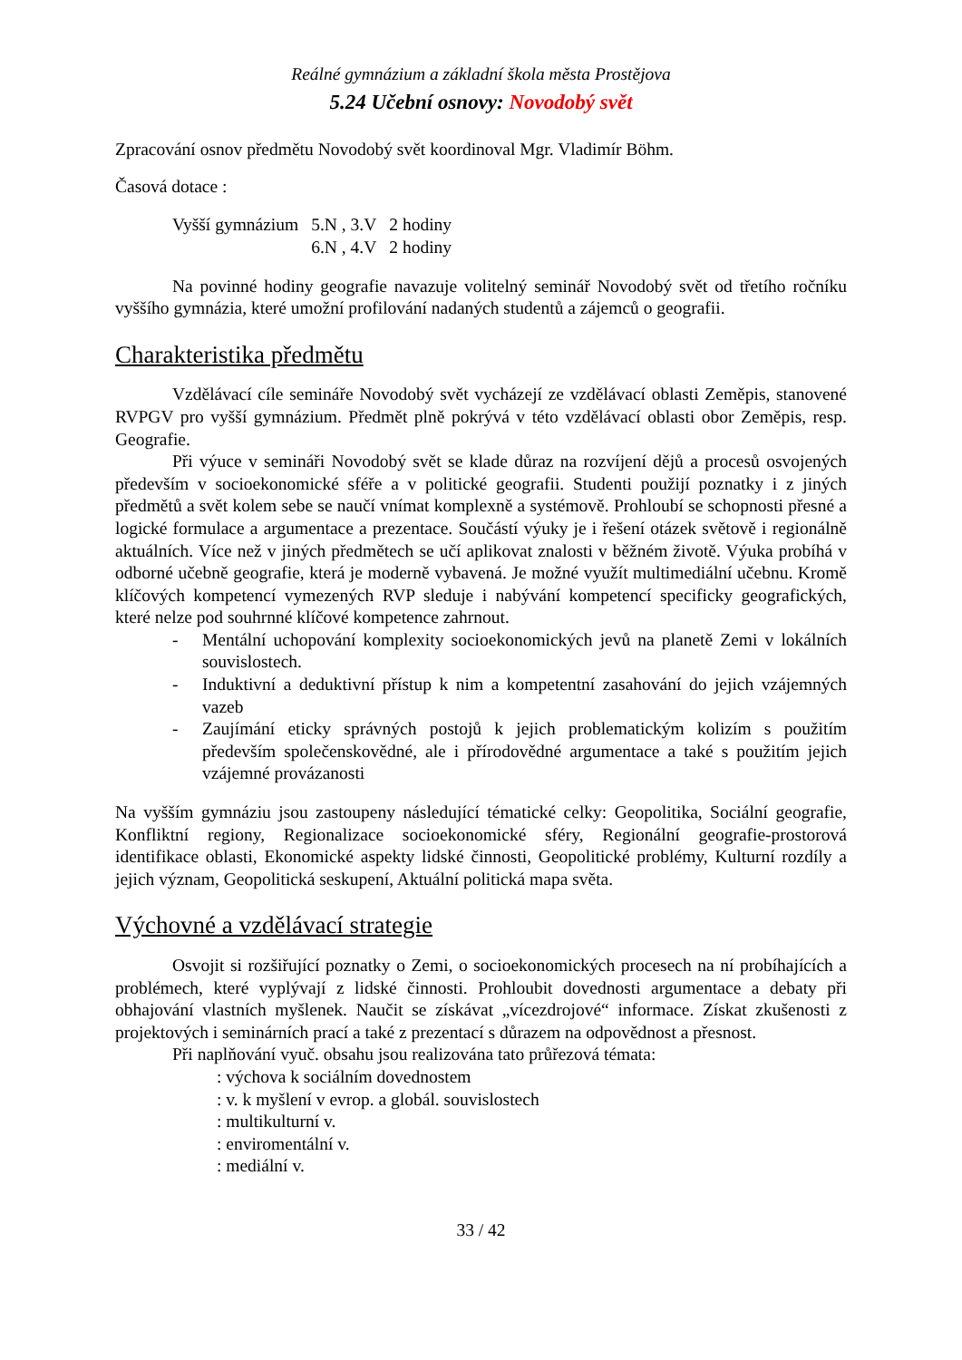Reálné gymnázium a základní škola města Prostějova
5.24 Učební osnovy: Novodobý svět
Zpracování osnov předmětu Novodobý svět koordinoval Mgr. Vladimír Böhm.
Časová dotace :
| Vyšší gymnázium | 5.N , 3.V | 2 hodiny |
| | 6.N , 4.V | 2 hodiny |
Na povinné hodiny geografie navazuje volitelný seminář Novodobý svět od třetího ročníku vyššího gymnázia, které umožní profilování nadaných studentů a zájemců o geografii.
Charakteristika předmětu
Vzdělávací cíle semináře Novodobý svět vycházejí ze vzdělávací oblasti Zeměpis, stanovené RVPGV pro vyšší gymnázium. Předmět plně pokrývá v této vzdělávací oblasti obor Zeměpis, resp. Geografie.
Při výuce v semináři Novodobý svět se klade důraz na rozvíjení dějů a procesů osvojených především v socioekonomické sféře a v politické geografii. Studenti použijí poznatky i z jiných předmětů a svět kolem sebe se naučí vnímat komplexně a systémově. Prohloubí se schopnosti přesné a logické formulace a argumentace a prezentace. Součástí výuky je i řešení otázek světově i regionálně aktuálních. Více než v jiných předmětech se učí aplikovat znalosti v běžném životě. Výuka probíhá v odborné učebně geografie, která je moderně vybavená. Je možné využít multimediální učebnu. Kromě klíčových kompetencí vymezených RVP sleduje i nabývání kompetencí specificky geografických, které nelze pod souhrnné klíčové kompetence zahrnout.
- Mentální uchopování komplexity socioekonomických jevů na planetě Zemi v lokálních souvislostech.
- Induktivní a deduktivní přístup k nim a kompetentní zasahování do jejich vzájemných vazeb
- Zaujímání eticky správných postojů k jejich problematickým kolizím s použitím především společenskovědné, ale i přírodovědné argumentace a také s použitím jejich vzájemné provázanosti
Na vyšším gymnáziu jsou zastoupeny následující tématické celky: Geopolitika, Sociální geografie, Konfliktní regiony, Regionalizace socioekonomické sféry, Regionální geografie-prostorová identifikace oblasti, Ekonomické aspekty lidské činnosti, Geopolitické problémy, Kulturní rozdíly a jejich význam, Geopolitická seskupení, Aktuální politická mapa světa.
Výchovné a vzdělávací strategie
Osvojit si rozšiřující poznatky o Zemi, o socioekonomických procesech na ní probíhajících a problémech, které vyplývají z lidské činnosti. Prohloubit dovednosti argumentace a debaty při obhajování vlastních myšlenek. Naučit se získávat „vícezdrojové“ informace. Získat zkušenosti z projektových i seminárních prací a také z prezentací s důrazem na odpovědnost a přesnost.
Při naplňování vyuč. obsahu jsou realizována tato průřezová témata:
: výchova k sociálním dovednostem
: v. k myšlení v evrop. a globál. souvislostech
: multikulturní v.
: enviromentální v.
: mediální v.
33 / 42